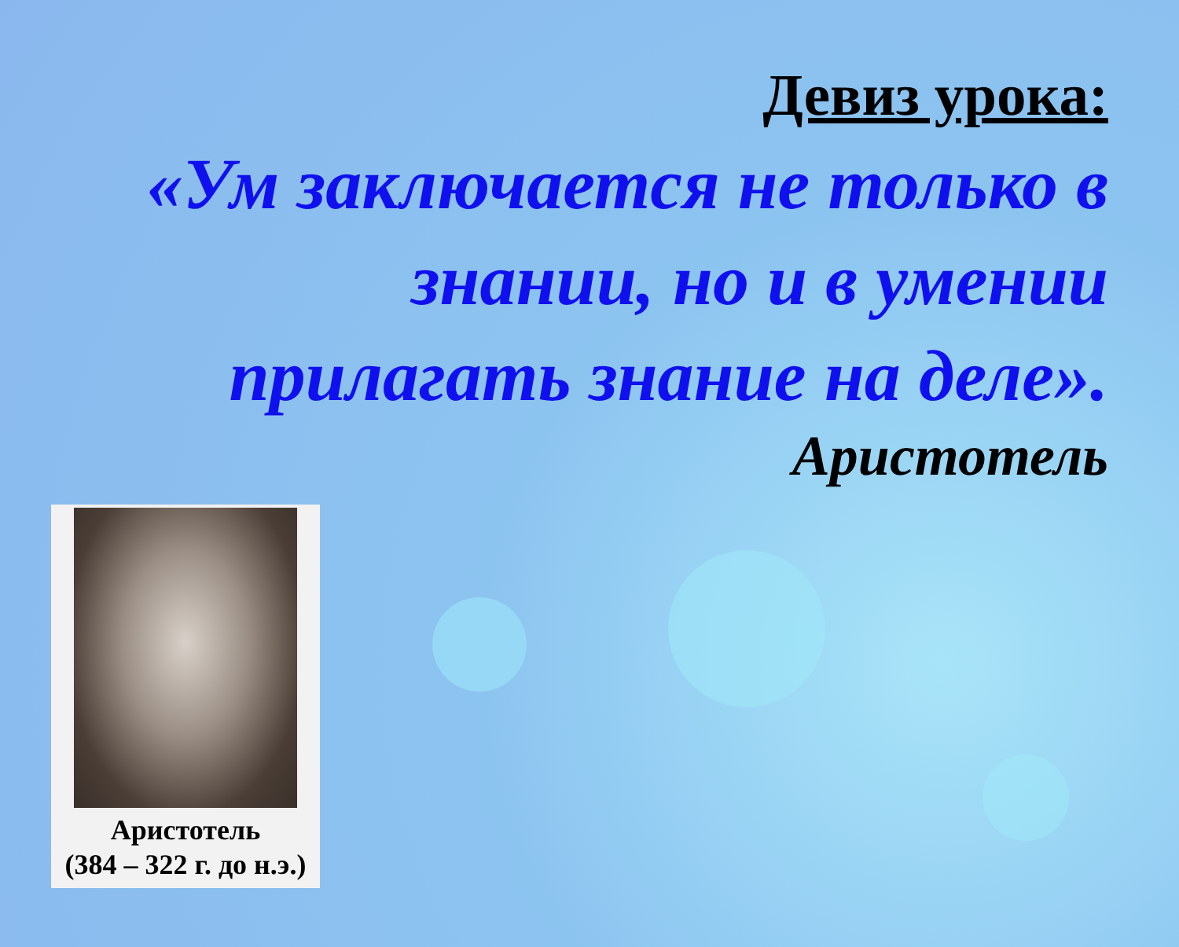Девиз урока:
«Ум заключается не только в знании, но и в умении прилагать знание на деле».
Аристотель
Аристотель
(384 – 322 г. до н.э.)